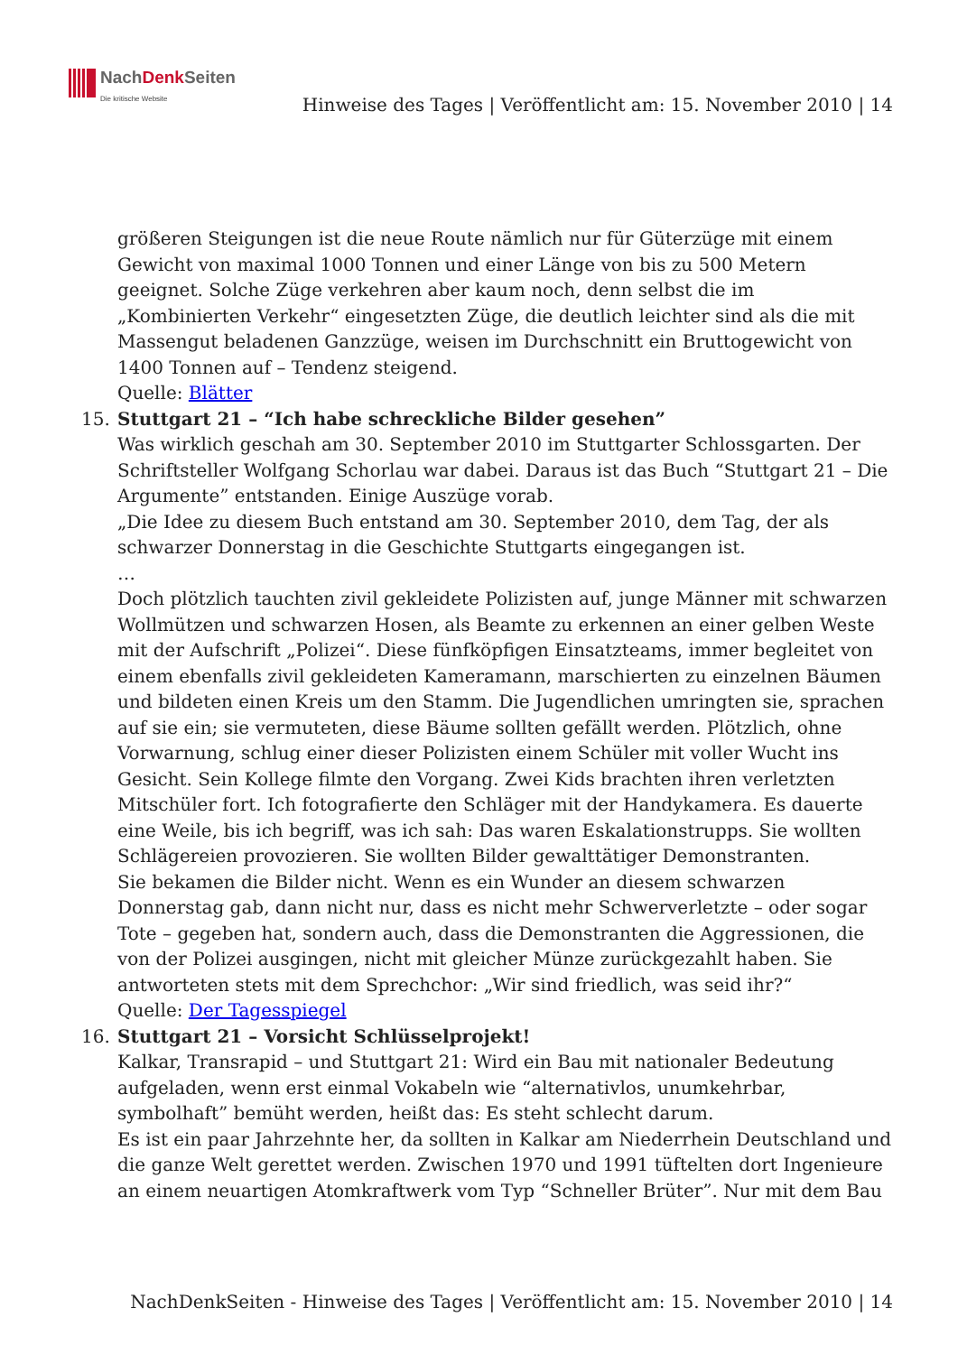NachDenk Seiten
Die kritische Website
Hinweise des Tages | Veröffentlicht am: 15. November 2010 | 14
größeren Steigungen ist die neue Route nämlich nur für Güterzüge mit einem Gewicht von maximal 1000 Tonnen und einer Länge von bis zu 500 Metern geeignet. Solche Züge verkehren aber kaum noch, denn selbst die im „Kombinierten Verkehr“ eingesetzten Züge, die deutlich leichter sind als die mit Massengut beladenen Ganzzüge, weisen im Durchschnitt ein Bruttogewicht von 1400 Tonnen auf – Tendenz steigend.
Quelle: Blätter
15. Stuttgart 21 – “Ich habe schreckliche Bilder gesehen”
Was wirklich geschah am 30. September 2010 im Stuttgarter Schlossgarten. Der Schriftsteller Wolfgang Schorlau war dabei. Daraus ist das Buch “Stuttgart 21 – Die Argumente” entstanden. Einige Auszüge vorab.
„Die Idee zu diesem Buch entstand am 30. September 2010, dem Tag, der als schwarzer Donnerstag in die Geschichte Stuttgarts eingegangen ist.
…
Doch plötzlich tauchten zivil gekleidete Polizisten auf, junge Männer mit schwarzen Wollmützen und schwarzen Hosen, als Beamte zu erkennen an einer gelben Weste mit der Aufschrift „Polizei“. Diese fünfköpfigen Einsatzteams, immer begleitet von einem ebenfalls zivil gekleideten Kameramann, marschierten zu einzelnen Bäumen und bildeten einen Kreis um den Stamm. Die Jugendlichen umringten sie, sprachen auf sie ein; sie vermuteten, diese Bäume sollten gefällt werden. Plötzlich, ohne Vorwarnung, schlug einer dieser Polizisten einem Schüler mit voller Wucht ins Gesicht. Sein Kollege filmte den Vorgang. Zwei Kids brachten ihren verletzten Mitschüler fort. Ich fotografierte den Schläger mit der Handykamera. Es dauerte eine Weile, bis ich begriff, was ich sah: Das waren Eskalationstrupps. Sie wollten Schlägereien provozieren. Sie wollten Bilder gewalttätiger Demonstranten.
Sie bekamen die Bilder nicht. Wenn es ein Wunder an diesem schwarzen Donnerstag gab, dann nicht nur, dass es nicht mehr Schwerverletzte – oder sogar Tote – gegeben hat, sondern auch, dass die Demonstranten die Aggressionen, die von der Polizei ausgingen, nicht mit gleicher Münze zurückgezahlt haben. Sie antworteten stets mit dem Sprechchor: „Wir sind friedlich, was seid ihr?“
Quelle: Der Tagesspiegel
16. Stuttgart 21 – Vorsicht Schlüsselprojekt!
Kalkar, Transrapid – und Stuttgart 21: Wird ein Bau mit nationaler Bedeutung aufgeladen, wenn erst einmal Vokabeln wie “alternativlos, unumkehrbar, symbolhaft” bemüht werden, heißt das: Es steht schlecht darum.
Es ist ein paar Jahrzehnte her, da sollten in Kalkar am Niederrhein Deutschland und die ganze Welt gerettet werden. Zwischen 1970 und 1991 tüftelten dort Ingenieure an einem neuartigen Atomkraftwerk vom Typ “Schneller Brüter”. Nur mit dem Bau
NachDenkSeiten - Hinweise des Tages | Veröffentlicht am: 15. November 2010 | 14